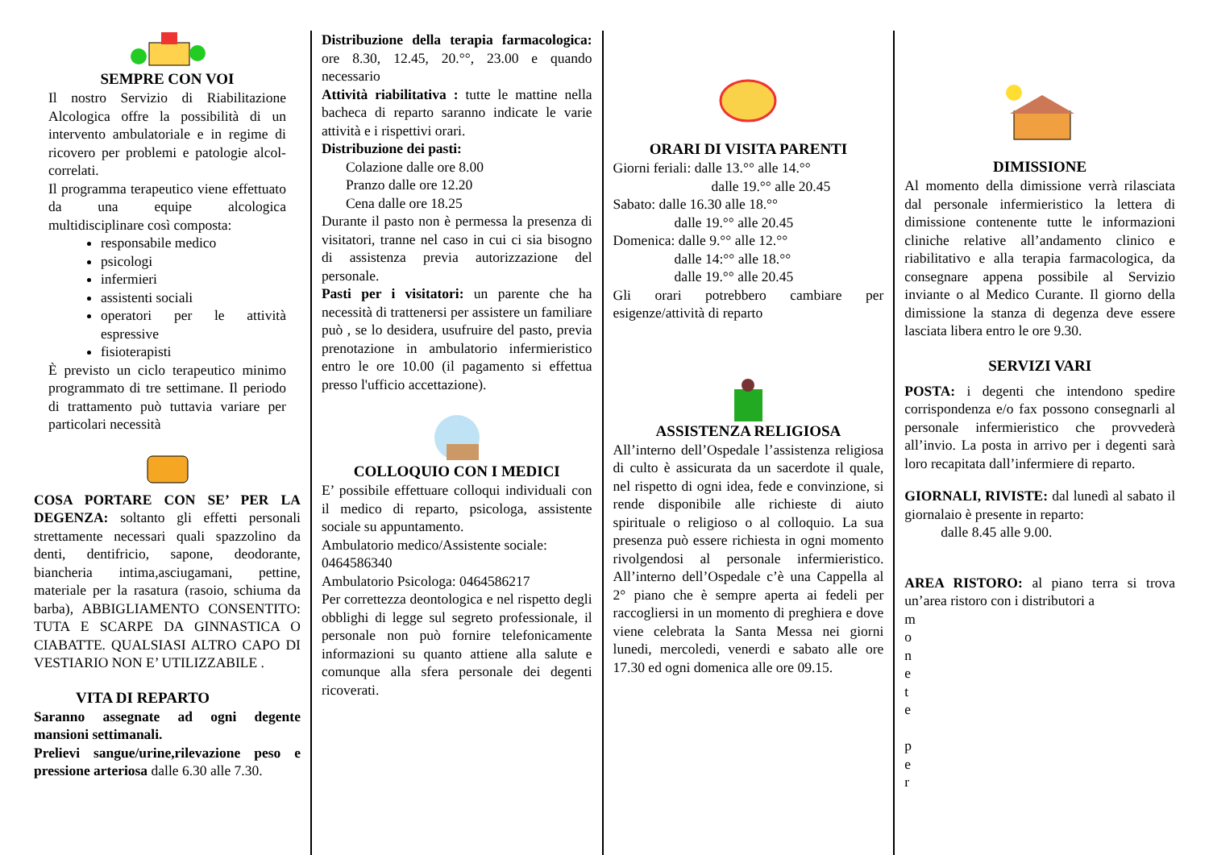SEMPRE CON VOI
Il nostro Servizio di Riabilitazione Alcologica offre la possibilità di un intervento ambulatoriale e in regime di ricovero per problemi e patologie alcol-correlati.
Il programma terapeutico viene effettuato da una equipe alcologica multidisciplinare così composta:
responsabile medico
psicologi
infermieri
assistenti sociali
operatori per le attività espressive
fisioterapisti
È previsto un ciclo terapeutico minimo programmato di tre settimane. Il periodo di trattamento può tuttavia variare per particolari necessità
COSA PORTARE CON SE’ PER LA DEGENZA: soltanto gli effetti personali strettamente necessari quali spazzolino da denti, dentifricio, sapone, deodorante, biancheria intima,asciugamani, pettine, materiale per la rasatura (rasoio, schiuma da barba), ABBIGLIAMENTO CONSENTITO: TUTA E SCARPE DA GINNASTICA O CIABATTE. QUALSIASI ALTRO CAPO DI VESTIARIO NON E’ UTILIZZABILE .
VITA DI REPARTO
Saranno assegnate ad ogni degente mansioni settimanali.
Prelievi sangue/urine,rilevazione peso e pressione arteriosa dalle 6.30 alle 7.30.
Distribuzione della terapia farmacologica: ore 8.30, 12.45, 20.°°, 23.00 e quando necessario
Attività riabilitativa : tutte le mattine nella bacheca di reparto saranno indicate le varie attività e i rispettivi orari.
Distribuzione dei pasti:
Colazione dalle ore 8.00
Pranzo dalle ore 12.20
Cena dalle ore 18.25
Durante il pasto non è permessa la presenza di visitatori, tranne nel caso in cui ci sia bisogno di assistenza previa autorizzazione del personale.
Pasti per i visitatori: un parente che ha necessità di trattenersi per assistere un familiare può , se lo desidera, usufruire del pasto, previa prenotazione in ambulatorio infermieristico entro le ore 10.00 (il pagamento si effettua presso l'ufficio accettazione).
COLLOQUIO CON I MEDICI
E’ possibile effettuare colloqui individuali con il medico di reparto, psicologa, assistente sociale su appuntamento.
Ambulatorio medico/Assistente sociale:
0464586340
Ambulatorio Psicologa: 0464586217
Per correttezza deontologica e nel rispetto degli obblighi di legge sul segreto professionale, il personale non può fornire telefonicamente informazioni su quanto attiene alla salute e comunque alla sfera personale dei degenti ricoverati.
ORARI DI VISITA PARENTI
Giorni feriali: dalle 13.°° alle 14.°°
dalle 19.°° alle 20.45
Sabato: dalle 16.30 alle 18.°°
dalle 19.°° alle 20.45
Domenica: dalle 9.°° alle 12.°°
dalle 14:°° alle 18.°°
dalle 19.°° alle 20.45
Gli orari potrebbero cambiare per esigenze/attività di reparto
ASSISTENZA RELIGIOSA
All’interno dell’Ospedale l’assistenza religiosa di culto è assicurata da un sacerdote il quale, nel rispetto di ogni idea, fede e convinzione, si rende disponibile alle richieste di aiuto spirituale o religioso o al colloquio. La sua presenza può essere richiesta in ogni momento rivolgendosi al personale infermieristico. All’interno dell’Ospedale c’è una Cappella al 2° piano che è sempre aperta ai fedeli per raccogliersi in un momento di preghiera e dove viene celebrata la Santa Messa nei giorni lunedi, mercoledi, venerdi e sabato alle ore 17.30 ed ogni domenica alle ore 09.15.
DIMISSIONE
Al momento della dimissione verrà rilasciata dal personale infermieristico la lettera di dimissione contenente tutte le informazioni cliniche relative all’andamento clinico e riabilitativo e alla terapia farmacologica, da consegnare appena possibile al Servizio inviante o al Medico Curante. Il giorno della dimissione la stanza di degenza deve essere lasciata libera entro le ore 9.30.
SERVIZI VARI
POSTA: i degenti che intendono spedire corrispondenza e/o fax possono consegnarli al personale infermieristico che provvederà all’invio. La posta in arrivo per i degenti sarà loro recapitata dall’infermiere di reparto.
GIORNALI, RIVISTE: dal lunedì al sabato il giornalaio è presente in reparto:
dalle 8.45 alle 9.00.
AREA RISTORO: al piano terra si trova un’area ristoro con i distributori a
m
o
n
e
t
e
p
e
r